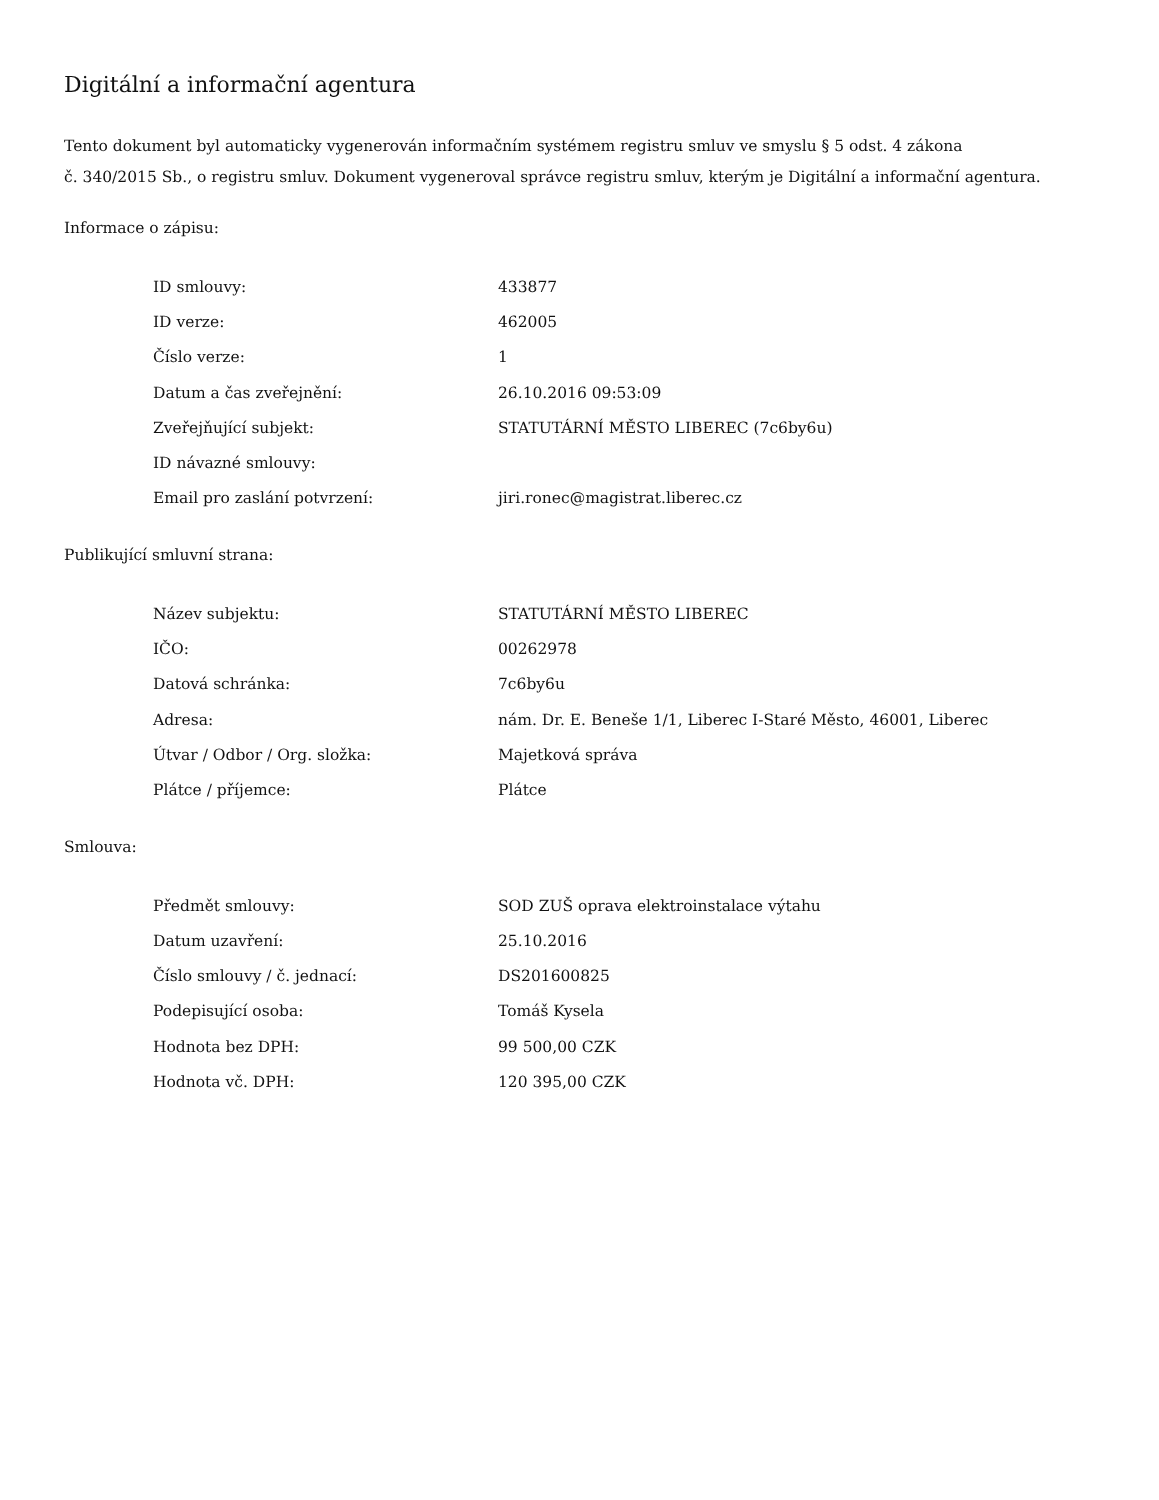Digitální a informační agentura
Tento dokument byl automaticky vygenerován informačním systémem registru smluv ve smyslu § 5 odst. 4 zákona
č. 340/2015 Sb., o registru smluv. Dokument vygeneroval správce registru smluv, kterým je Digitální a informační agentura.
Informace o zápisu:
| ID smlouvy: | 433877 |
| ID verze: | 462005 |
| Číslo verze: | 1 |
| Datum a čas zveřejnění: | 26.10.2016 09:53:09 |
| Zveřejňující subjekt: | STATUTÁRNÍ MĚSTO LIBEREC (7c6by6u) |
| ID návazné smlouvy: | |
| Email pro zaslání potvrzení: | jiri.ronec@magistrat.liberec.cz |
Publikující smluvní strana:
| Název subjektu: | STATUTÁRNÍ MĚSTO LIBEREC |
| IČO: | 00262978 |
| Datová schránka: | 7c6by6u |
| Adresa: | nám. Dr. E. Beneše 1/1, Liberec I-Staré Město, 46001, Liberec |
| Útvar / Odbor / Org. složka: | Majetková správa |
| Plátce / příjemce: | Plátce |
Smlouva:
| Předmět smlouvy: | SOD ZUŠ oprava elektroinstalace výtahu |
| Datum uzavření: | 25.10.2016 |
| Číslo smlouvy / č. jednací: | DS201600825 |
| Podepisující osoba: | Tomáš Kysela |
| Hodnota bez DPH: | 99 500,00 CZK |
| Hodnota vč. DPH: | 120 395,00 CZK |